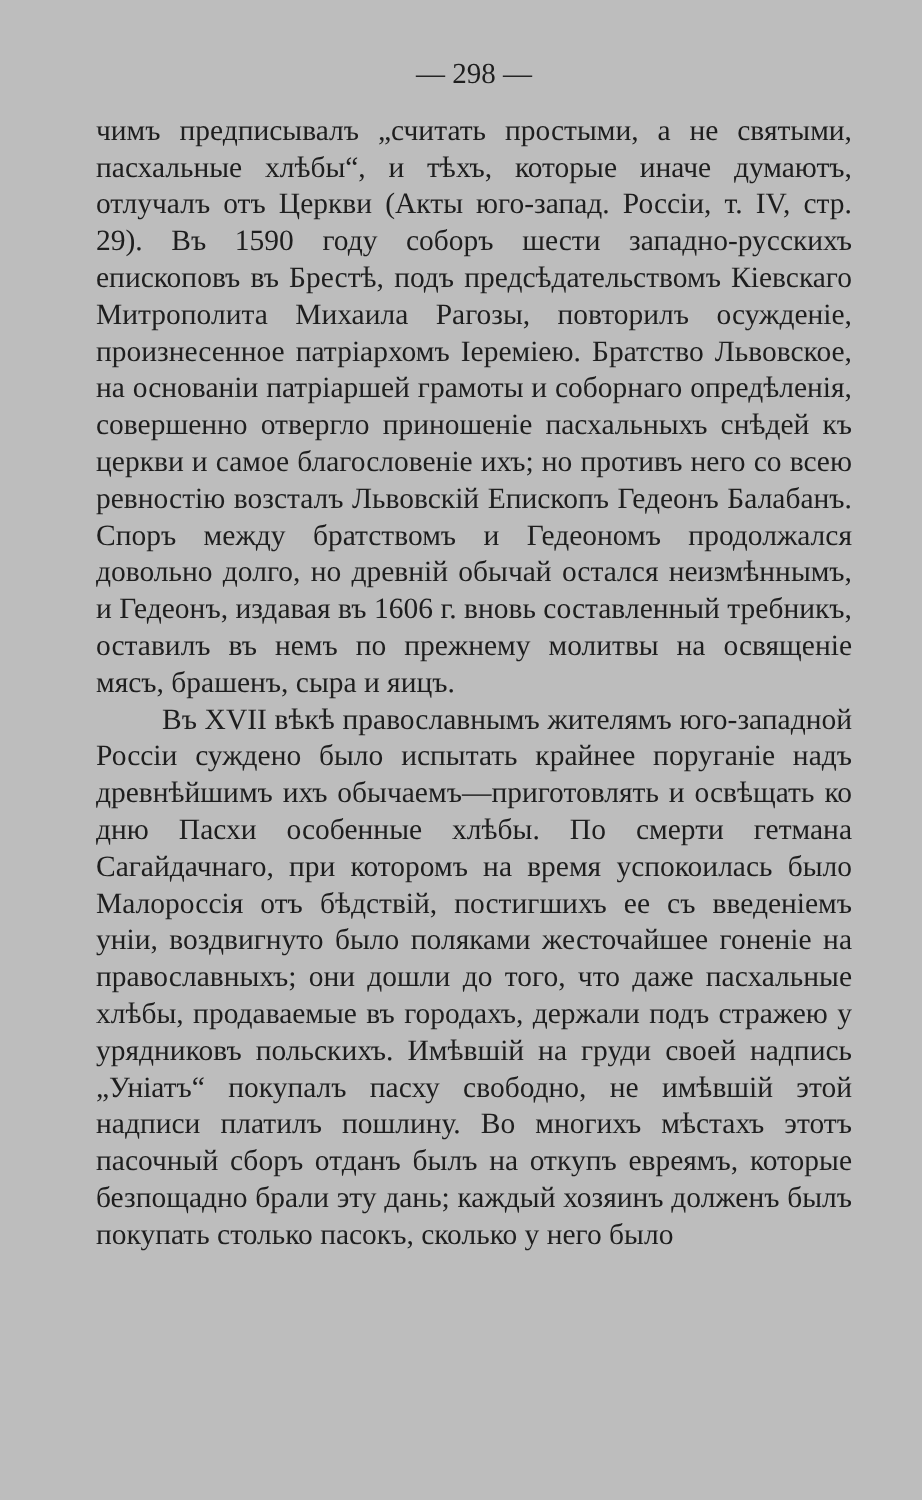— 298 —
чимъ предписывалъ „считать простыми, а не святыми, пасхальные хлѣбы“, и тѣхъ, которые иначе думаютъ, отлучалъ отъ Церкви (Акты юго-запад. Россіи, т. IV, стр. 29). Въ 1590 году соборъ шести западно-русскихъ епископовъ въ Брестѣ, подъ предсѣдательствомъ Кіевскаго Митрополита Михаила Рагозы, повторилъ осужденіе, произнесенное патріархомъ Іереміею. Братство Львовское, на основаніи патріаршей грамоты и соборнаго опредѣленія, совершенно отвергло приношеніе пасхальныхъ снѣдей къ церкви и самое благословеніе ихъ; но противъ него со всею ревностію возсталъ Львовскій Епископъ Гедеонъ Балабанъ. Споръ между братствомъ и Гедеономъ продолжался довольно долго, но древній обычай остался неизмѣннымъ, и Гедеонъ, издавая въ 1606 г. вновь составленный требникъ, оставилъ въ немъ по прежнему молитвы на освященіе мясъ, брашенъ, сыра и яицъ.
Въ XVII вѣкѣ православнымъ жителямъ юго-западной Россіи суждено было испытать крайнее поруганіе надъ древнѣйшимъ ихъ обычаемъ—приготовлять и освѣщать ко дню Пасхи особенные хлѣбы. По смерти гетмана Сагайдачнаго, при которомъ на время успокоилась было Малороссія отъ бѣдствій, постигшихъ ее съ введеніемъ уніи, воздвигнуто было поляками жесточайшее гоненіе на православныхъ; они дошли до того, что даже пасхальные хлѣбы, продаваемые въ городахъ, держали подъ стражею у урядниковъ польскихъ. Имѣвшій на груди своей надпись „Уніатъ“ покупалъ пасху свободно, не имѣвшій этой надписи платилъ пошлину. Во многихъ мѣстахъ этотъ пасочный сборъ отданъ былъ на откупъ евреямъ, которые безпощадно брали эту дань; каждый хозяинъ долженъ былъ покупать столько пасокъ, сколько у него было